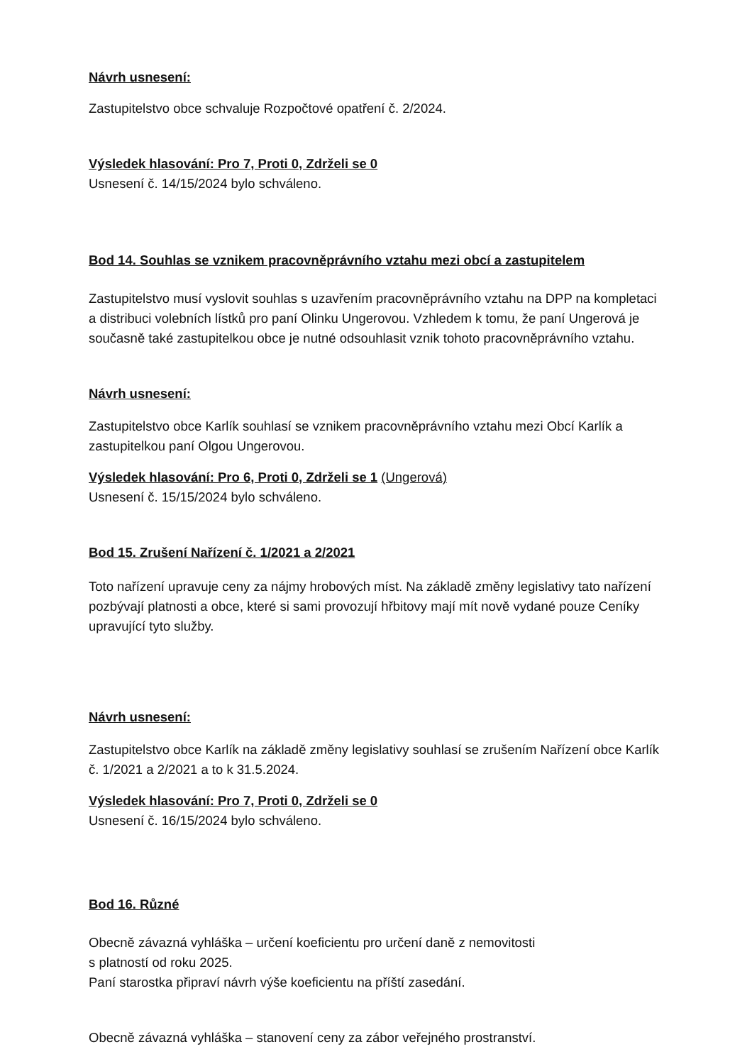Návrh usnesení:
Zastupitelstvo obce schvaluje Rozpočtové opatření č. 2/2024.
Výsledek hlasování: Pro 7, Proti 0, Zdrželi se 0
Usnesení č. 14/15/2024 bylo schváleno.
Bod 14. Souhlas se vznikem pracovněprávního vztahu mezi obcí a zastupitelem
Zastupitelstvo musí vyslovit souhlas s uzavřením pracovněprávního vztahu na DPP na kompletaci a distribuci volebních lístků pro paní Olinku Ungerovou. Vzhledem k tomu, že paní Ungerová je současně také zastupitelkou obce je nutné odsouhlasit vznik tohoto pracovněprávního vztahu.
Návrh usnesení:
Zastupitelstvo obce Karlík souhlasí se vznikem pracovněprávního vztahu mezi Obcí Karlík a zastupitelkou paní Olgou Ungerovou.
Výsledek hlasování: Pro 6, Proti 0, Zdrželi se 1 (Ungerová)
Usnesení č. 15/15/2024 bylo schváleno.
Bod 15. Zrušení Nařízení č. 1/2021 a 2/2021
Toto nařízení upravuje ceny za nájmy hrobových míst. Na základě změny legislativy tato nařízení pozbývají platnosti a obce, které si sami provozují hřbitovy mají mít nově vydané pouze Ceníky upravující tyto služby.
Návrh usnesení:
Zastupitelstvo obce Karlík na základě změny legislativy souhlasí se zrušením Nařízení obce Karlík č. 1/2021 a 2/2021 a to k 31.5.2024.
Výsledek hlasování: Pro 7, Proti 0, Zdrželi se 0
Usnesení č. 16/15/2024 bylo schváleno.
Bod 16. Různé
Obecně závazná vyhláška – určení koeficientu pro určení daně z nemovitosti
s platností od roku 2025.
Paní starostka připraví návrh výše koeficientu na příští zasedání.
Obecně závazná vyhláška – stanovení ceny za zábor veřejného prostranství.